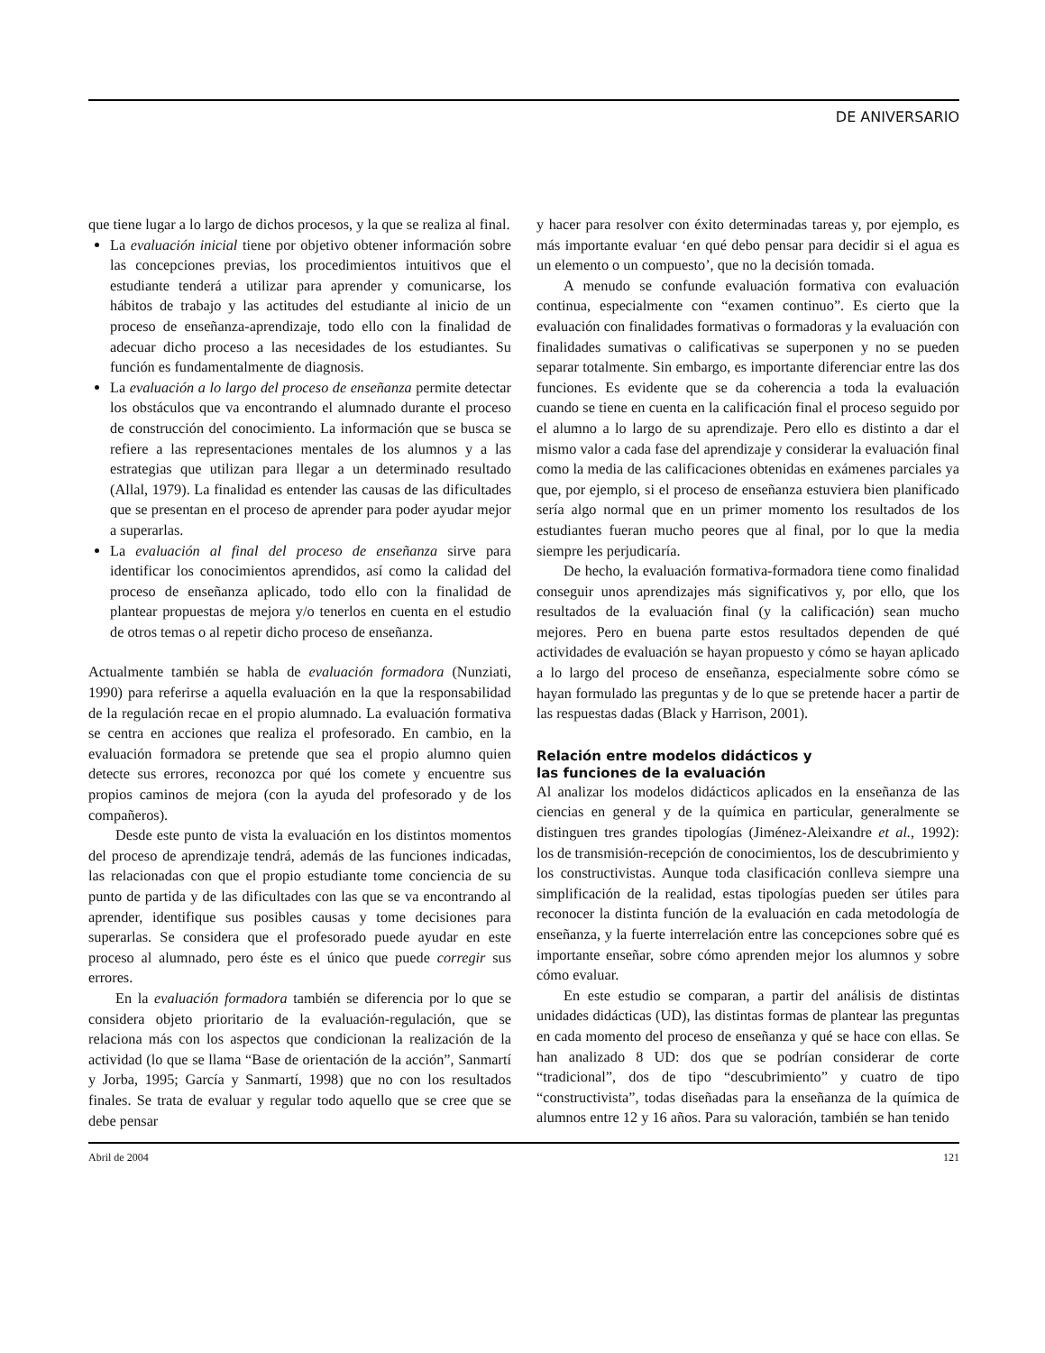DE ANIVERSARIO
que tiene lugar a lo largo de dichos procesos, y la que se realiza al final.
La evaluación inicial tiene por objetivo obtener información sobre las concepciones previas, los procedimientos intuitivos que el estudiante tenderá a utilizar para aprender y comunicarse, los hábitos de trabajo y las actitudes del estudiante al inicio de un proceso de enseñanza-aprendizaje, todo ello con la finalidad de adecuar dicho proceso a las necesidades de los estudiantes. Su función es fundamentalmente de diagnosis.
La evaluación a lo largo del proceso de enseñanza permite detectar los obstáculos que va encontrando el alumnado durante el proceso de construcción del conocimiento. La información que se busca se refiere a las representaciones mentales de los alumnos y a las estrategias que utilizan para llegar a un determinado resultado (Allal, 1979). La finalidad es entender las causas de las dificultades que se presentan en el proceso de aprender para poder ayudar mejor a superarlas.
La evaluación al final del proceso de enseñanza sirve para identificar los conocimientos aprendidos, así como la calidad del proceso de enseñanza aplicado, todo ello con la finalidad de plantear propuestas de mejora y/o tenerlos en cuenta en el estudio de otros temas o al repetir dicho proceso de enseñanza.
Actualmente también se habla de evaluación formadora (Nunziati, 1990) para referirse a aquella evaluación en la que la responsabilidad de la regulación recae en el propio alumnado. La evaluación formativa se centra en acciones que realiza el profesorado. En cambio, en la evaluación formadora se pretende que sea el propio alumno quien detecte sus errores, reconozca por qué los comete y encuentre sus propios caminos de mejora (con la ayuda del profesorado y de los compañeros).
Desde este punto de vista la evaluación en los distintos momentos del proceso de aprendizaje tendrá, además de las funciones indicadas, las relacionadas con que el propio estudiante tome conciencia de su punto de partida y de las dificultades con las que se va encontrando al aprender, identifique sus posibles causas y tome decisiones para superarlas. Se considera que el profesorado puede ayudar en este proceso al alumnado, pero éste es el único que puede corregir sus errores.
En la evaluación formadora también se diferencia por lo que se considera objeto prioritario de la evaluación-regulación, que se relaciona más con los aspectos que condicionan la realización de la actividad (lo que se llama “Base de orientación de la acción”, Sanmartí y Jorba, 1995; García y Sanmartí, 1998) que no con los resultados finales. Se trata de evaluar y regular todo aquello que se cree que se debe pensar
y hacer para resolver con éxito determinadas tareas y, por ejemplo, es más importante evaluar ‘en qué debo pensar para decidir si el agua es un elemento o un compuesto’, que no la decisión tomada.
A menudo se confunde evaluación formativa con evaluación continua, especialmente con “examen continuo”. Es cierto que la evaluación con finalidades formativas o formadoras y la evaluación con finalidades sumativas o calificativas se superponen y no se pueden separar totalmente. Sin embargo, es importante diferenciar entre las dos funciones. Es evidente que se da coherencia a toda la evaluación cuando se tiene en cuenta en la calificación final el proceso seguido por el alumno a lo largo de su aprendizaje. Pero ello es distinto a dar el mismo valor a cada fase del aprendizaje y considerar la evaluación final como la media de las calificaciones obtenidas en exámenes parciales ya que, por ejemplo, si el proceso de enseñanza estuviera bien planificado sería algo normal que en un primer momento los resultados de los estudiantes fueran mucho peores que al final, por lo que la media siempre les perjudicaría.
De hecho, la evaluación formativa-formadora tiene como finalidad conseguir unos aprendizajes más significativos y, por ello, que los resultados de la evaluación final (y la calificación) sean mucho mejores. Pero en buena parte estos resultados dependen de qué actividades de evaluación se hayan propuesto y cómo se hayan aplicado a lo largo del proceso de enseñanza, especialmente sobre cómo se hayan formulado las preguntas y de lo que se pretende hacer a partir de las respuestas dadas (Black y Harrison, 2001).
Relación entre modelos didácticos y
las funciones de la evaluación
Al analizar los modelos didácticos aplicados en la enseñanza de las ciencias en general y de la química en particular, generalmente se distinguen tres grandes tipologías (Jiménez-Aleixandre et al., 1992): los de transmisión-recepción de conocimientos, los de descubrimiento y los constructivistas. Aunque toda clasificación conlleva siempre una simplificación de la realidad, estas tipologías pueden ser útiles para reconocer la distinta función de la evaluación en cada metodología de enseñanza, y la fuerte interrelación entre las concepciones sobre qué es importante enseñar, sobre cómo aprenden mejor los alumnos y sobre cómo evaluar.
En este estudio se comparan, a partir del análisis de distintas unidades didácticas (UD), las distintas formas de plantear las preguntas en cada momento del proceso de enseñanza y qué se hace con ellas. Se han analizado 8 UD: dos que se podrían considerar de corte “tradicional”, dos de tipo “descubrimiento” y cuatro de tipo “constructivista”, todas diseñadas para la enseñanza de la química de alumnos entre 12 y 16 años. Para su valoración, también se han tenido
Abril de 2004 121